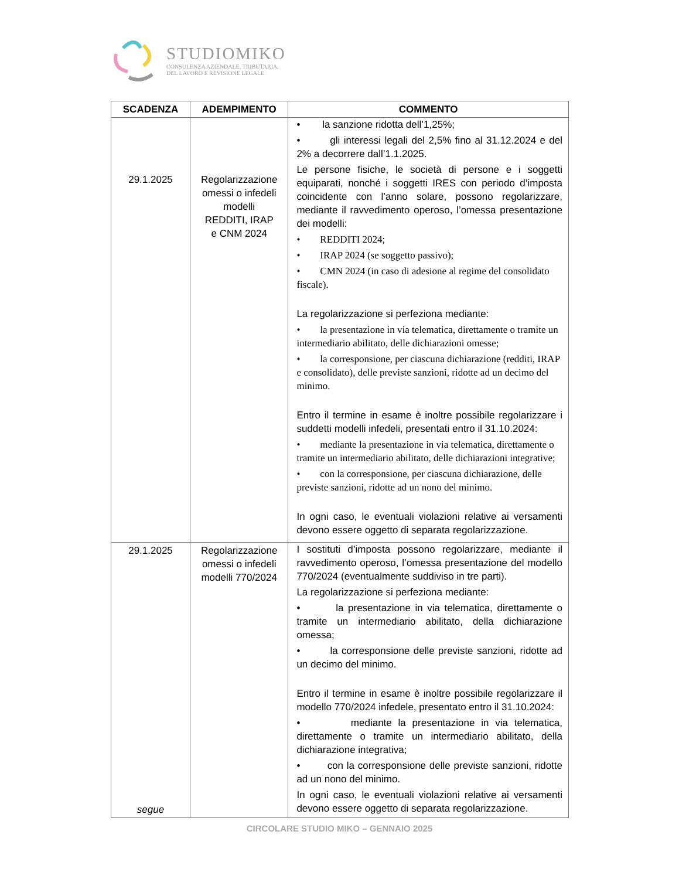STUDIOMIKO
CONSULENZA AZIENDALE, TRIBUTARIA,
DEL LAVORO E REVISIONE LEGALE
| SCADENZA | ADEMPIMENTO | COMMENTO |
| --- | --- | --- |
| 29.1.2025 | Regolarizzazione omessi o infedeli modelli REDDITI, IRAP e CNM 2024 | • la sanzione ridotta dell’1,25%; • gli interessi legali del 2,5% fino al 31.12.2024 e del 2% a decorrere dall’1.1.2025. Le persone fisiche, le società di persone e i soggetti equiparati, nonché i soggetti IRES con periodo d’imposta coincidente con l’anno solare, possono regolarizzare, mediante il ravvedimento operoso, l’omessa presentazione dei modelli: • REDDITI 2024; • IRAP 2024 (se soggetto passivo); • CMN 2024 (in caso di adesione al regime del consolidato fiscale). La regolarizzazione si perfeziona mediante: • la presentazione in via telematica, direttamente o tramite un intermediario abilitato, delle dichiarazioni omesse; • la corresponsione, per ciascuna dichiarazione (redditi, IRAP e consolidato), delle previste sanzioni, ridotte ad un decimo del minimo. Entro il termine in esame è inoltre possibile regolarizzare i suddetti modelli infedeli, presentati entro il 31.10.2024: • mediante la presentazione in via telematica, direttamente o tramite un intermediario abilitato, delle dichiarazioni integrative; • con la corresponsione, per ciascuna dichiarazione, delle previste sanzioni, ridotte ad un nono del minimo. In ogni caso, le eventuali violazioni relative ai versamenti devono essere oggetto di separata regolarizzazione. |
| 29.1.2025 segue | Regolarizzazione omessi o infedeli modelli 770/2024 | I sostituti d’imposta possono regolarizzare, mediante il ravvedimento operoso, l’omessa presentazione del modello 770/2024 (eventualmente suddiviso in tre parti). La regolarizzazione si perfeziona mediante: • la presentazione in via telematica, direttamente o tramite un intermediario abilitato, della dichiarazione omessa; • la corresponsione delle previste sanzioni, ridotte ad un decimo del minimo. Entro il termine in esame è inoltre possibile regolarizzare il modello 770/2024 infedele, presentato entro il 31.10.2024: • mediante la presentazione in via telematica, direttamente o tramite un intermediario abilitato, della dichiarazione integrativa; • con la corresponsione delle previste sanzioni, ridotte ad un nono del minimo. In ogni caso, le eventuali violazioni relative ai versamenti devono essere oggetto di separata regolarizzazione. |
CIRCOLARE STUDIO MIKO – GENNAIO 2025